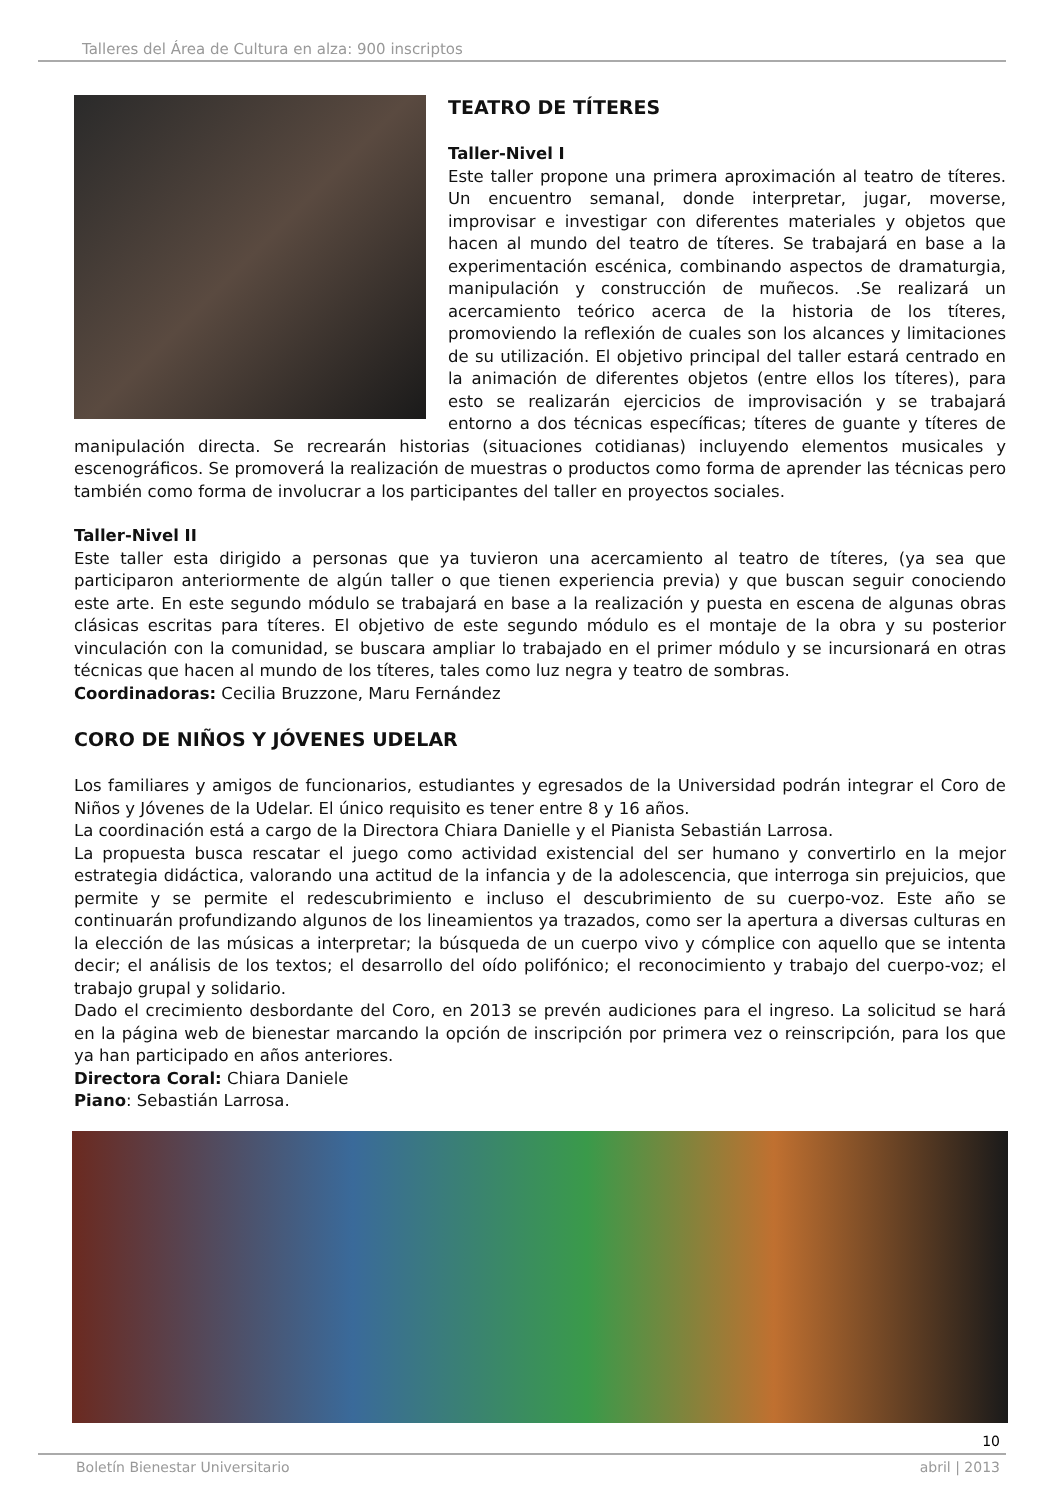Talleres del Área de Cultura en alza: 900 inscriptos
TEATRO DE TÍTERES
Taller-Nivel I
Este taller propone una primera aproximación al teatro de títeres. Un encuentro semanal, donde interpretar, jugar, moverse, improvisar e investigar con diferentes materiales y objetos que hacen al mundo del teatro de títeres. Se trabajará en base a la experimentación escénica, combinando aspectos de dramaturgia, manipulación y construcción de muñecos. .Se realizará un acercamiento teórico acerca de la historia de los títeres, promoviendo la reflexión de cuales son los alcances y limitaciones de su utilización. El objetivo principal del taller estará centrado en la animación de diferentes objetos (entre ellos los títeres), para esto se realizarán ejercicios de improvisación y se trabajará entorno a dos técnicas específicas; títeres de guante y títeres de manipulación directa. Se recrearán historias (situaciones cotidianas) incluyendo elementos musicales y escenográficos. Se promoverá la realización de muestras o productos como forma de aprender las técnicas pero también como forma de involucrar a los participantes del taller en proyectos sociales.
Taller-Nivel II
Este taller esta dirigido a personas que ya tuvieron una acercamiento al teatro de títeres, (ya sea que participaron anteriormente de algún taller o que tienen experiencia previa) y que buscan seguir conociendo este arte. En este segundo módulo se trabajará en base a la realización y puesta en escena de algunas obras clásicas escritas para títeres. El objetivo de este segundo módulo es el montaje de la obra y su posterior vinculación con la comunidad, se buscara ampliar lo trabajado en el primer módulo y se incursionará en otras técnicas que hacen al mundo de los títeres, tales como luz negra y teatro de sombras.
Coordinadoras: Cecilia Bruzzone, Maru Fernández
CORO DE NIÑOS Y JÓVENES UDELAR
Los familiares y amigos de funcionarios, estudiantes y egresados de la Universidad podrán integrar el Coro de Niños y Jóvenes de la Udelar. El único requisito es tener entre 8 y 16 años.
La coordinación está a cargo de la Directora Chiara Danielle y el Pianista Sebastián Larrosa.
La propuesta busca rescatar el juego como actividad existencial del ser humano y convertirlo en la mejor estrategia didáctica, valorando una actitud de la infancia y de la adolescencia, que interroga sin prejuicios, que permite y se permite el redescubrimiento e incluso el descubrimiento de su cuerpo-voz. Este año se continuarán profundizando algunos de los lineamientos ya trazados, como ser la apertura a diversas culturas en la elección de las músicas a interpretar; la búsqueda de un cuerpo vivo y cómplice con aquello que se intenta decir; el análisis de los textos; el desarrollo del oído polifónico; el reconocimiento y trabajo del cuerpo-voz; el trabajo grupal y solidario.
Dado el crecimiento desbordante del Coro, en 2013 se prevén audiciones para el ingreso. La solicitud se hará en la página web de bienestar marcando la opción de inscripción por primera vez o reinscripción, para los que ya han participado en años anteriores.
Directora Coral: Chiara Daniele
Piano: Sebastián Larrosa.
10
Boletín Bienestar Universitario abril | 2013